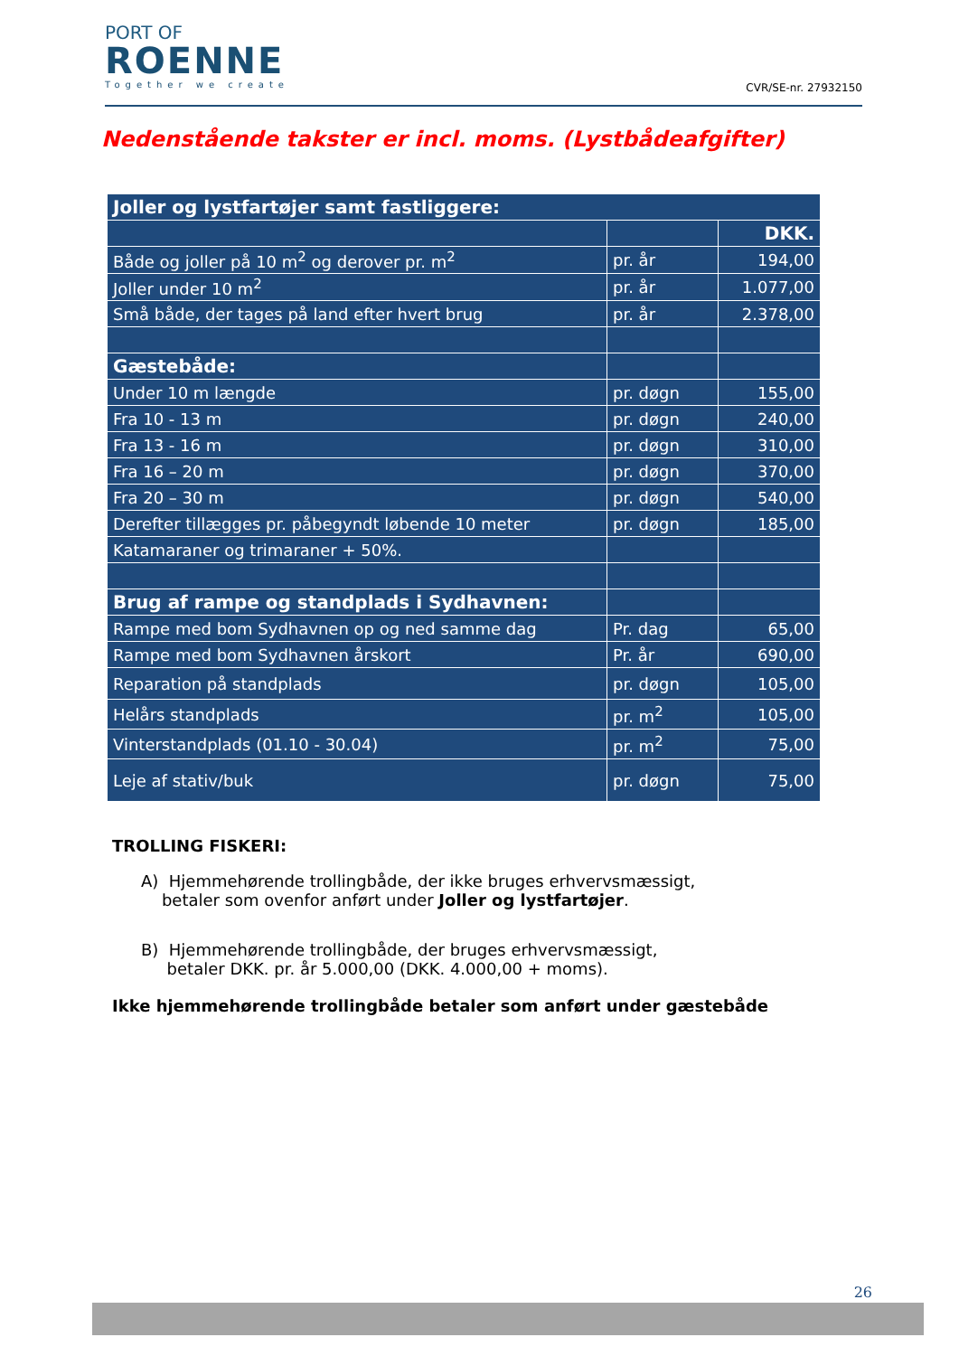PORT OF
ROENNE
Together we create
CVR/SE-nr. 27932150
Nedenstående takster er incl. moms. (Lystbådeafgifter)
| Joller og lystfartøjer samt fastliggere: | | |
| --- | --- | --- |
| | | DKK. |
| Både og joller på 10 m<sup>2</sup> og derover pr. m<sup>2</sup> | pr. år | 194,00 |
| Joller under 10 m<sup>2</sup> | pr. år | 1.077,00 |
| Små både, der tages på land efter hvert brug | pr. år | 2.378,00 |
| Gæstebåde: | | |
| Under 10 m længde | pr. døgn | 155,00 |
| Fra 10 - 13 m | pr. døgn | 240,00 |
| Fra 13 - 16 m | pr. døgn | 310,00 |
| Fra 16 – 20 m | pr. døgn | 370,00 |
| Fra 20 – 30 m | pr. døgn | 540,00 |
| Derefter tillægges pr. påbegyndt løbende 10 meter | pr. døgn | 185,00 |
| Katamaraner og trimaraner + 50%. | | |
| Brug af rampe og standplads i Sydhavnen: | | |
| Rampe med bom Sydhavnen op og ned samme dag | Pr. dag | 65,00 |
| Rampe med bom Sydhavnen årskort | Pr. år | 690,00 |
| Reparation på standplads | pr. døgn | 105,00 |
| Helårs standplads | pr. m<sup>2</sup> | 105,00 |
| Vinterstandplads (01.10 - 30.04) | pr. m<sup>2</sup> | 75,00 |
| Leje af stativ/buk | pr. døgn | 75,00 |
TROLLING FISKERI:
A) Hjemmehørende trollingbåde, der ikke bruges erhvervsmæssigt,
betaler som ovenfor anført under Joller og lystfartøjer.
B) Hjemmehørende trollingbåde, der bruges erhvervsmæssigt,
betaler DKK. pr. år 5.000,00 (DKK. 4.000,00 + moms).
Ikke hjemmehørende trollingbåde betaler som anført under gæstebåde
26